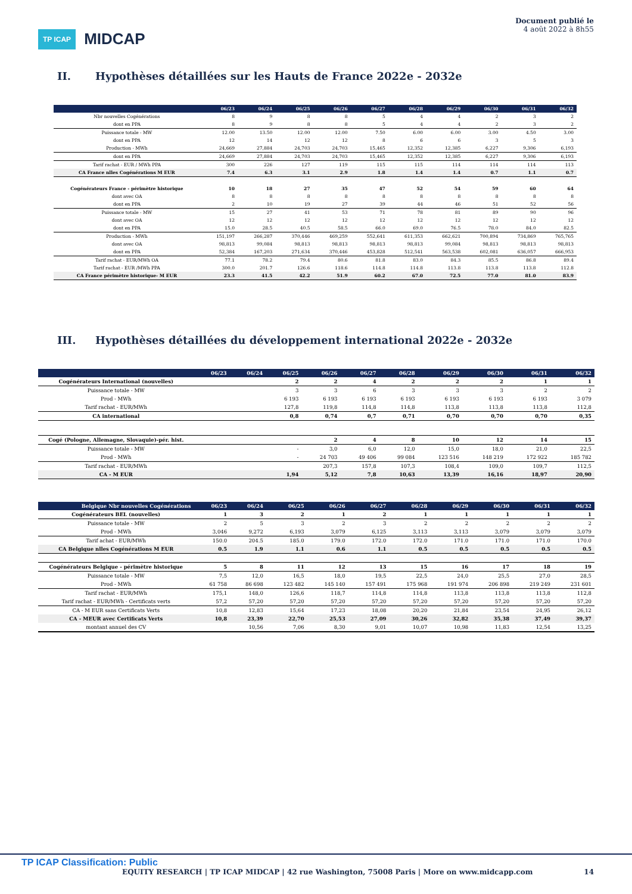TP ICAP MIDCAP
Document publié le
4 août 2022 à 8h55
II. Hypothèses détaillées sur les Hauts de France 2022e - 2032e
| | 06/23 | 06/24 | 06/25 | 06/26 | 06/27 | 06/28 | 06/29 | 06/30 | 06/31 | 06/32 |
| --- | --- | --- | --- | --- | --- | --- | --- | --- | --- | --- |
| Nbr nouvelles Cogénérations | 8 | 9 | 8 | 8 | 5 | 4 | 4 | 2 | 3 | 2 |
| dont en PPA | 8 | 9 | 8 | 8 | 5 | 4 | 4 | 2 | 3 | 2 |
| Puissance totale - MW | 12.00 | 13.50 | 12.00 | 12.00 | 7.50 | 6.00 | 6.00 | 3.00 | 4.50 | 3.00 |
| dont en PPA | 12 | 14 | 12 | 12 | 8 | 6 | 6 | 3 | 5 | 3 |
| Production - MWh | 24,669 | 27,884 | 24,703 | 24,703 | 15,465 | 12,352 | 12,385 | 6,227 | 9,306 | 6,193 |
| dont en PPA | 24,669 | 27,884 | 24,703 | 24,703 | 15,465 | 12,352 | 12,385 | 6,227 | 9,306 | 6,193 |
| Tarif rachat - EUR / MWh PPA | 300 | 226 | 127 | 119 | 115 | 115 | 114 | 114 | 114 | 113 |
| CA France nlles Cogénérations M EUR | 7.4 | 6.3 | 3.1 | 2.9 | 1.8 | 1.4 | 1.4 | 0.7 | 1.1 | 0.7 |
| Cogénérateurs France - périmètre historique | 10 | 18 | 27 | 35 | 47 | 52 | 54 | 59 | 60 | 64 |
| dont avec OA | 8 | 8 | 8 | 8 | 8 | 8 | 8 | 8 | 8 | 8 |
| dont en PPA | 2 | 10 | 19 | 27 | 39 | 44 | 46 | 51 | 52 | 56 |
| Puissance totale - MW | 15 | 27 | 41 | 53 | 71 | 78 | 81 | 89 | 90 | 96 |
| dont avec OA | 12 | 12 | 12 | 12 | 12 | 12 | 12 | 12 | 12 | 12 |
| dont en PPA | 15.0 | 28.5 | 40.5 | 58.5 | 66.0 | 69.0 | 76.5 | 78.0 | 84.0 | 82.5 |
| Production - MWh | 151,197 | 266,287 | 370,446 | 469,259 | 552,641 | 611,353 | 662,621 | 700,894 | 734,869 | 765,765 |
| dont avec OA | 98,813 | 99,084 | 98,813 | 98,813 | 98,813 | 98,813 | 99,084 | 98,813 | 98,813 | 98,813 |
| dont en PPA | 52,384 | 167,203 | 271,634 | 370,446 | 453,828 | 512,541 | 563,538 | 602,081 | 636,057 | 666,953 |
| Tarif rachat - EUR/MWh OA | 77.1 | 78.2 | 79.4 | 80.6 | 81.8 | 83.0 | 84.3 | 85.5 | 86.8 | 89.4 |
| Tarif rachat - EUR /MWh PPA | 300.0 | 201.7 | 126.6 | 118.6 | 114.8 | 114.8 | 113.8 | 113.8 | 113.8 | 112.8 |
| CA France périmètre historique- M EUR | 23.3 | 41.5 | 42.2 | 51.9 | 60.2 | 67.0 | 72.5 | 77.0 | 81.0 | 83.9 |
III. Hypothèses détaillées du développement international 2022e - 2032e
| | 06/23 | 06/24 | 06/25 | 06/26 | 06/27 | 06/28 | 06/29 | 06/30 | 06/31 | 06/32 |
| --- | --- | --- | --- | --- | --- | --- | --- | --- | --- | --- |
| Cogénérateurs International (nouvelles) | | | 2 | 2 | 4 | 2 | 2 | 2 | 1 | 1 |
| Puissance totale - MW | | | 3 | 3 | 6 | 3 | 3 | 3 | 2 | 2 |
| Prod - MWh | | | 6 193 | 6 193 | 6 193 | 6 193 | 6 193 | 6 193 | 6 193 | 3 079 |
| Tarif rachat - EUR/MWh | | | 127,8 | 119,8 | 114,8 | 114,8 | 113,8 | 113,8 | 113,8 | 112,8 |
| CA international | | | 0,8 | 0,74 | 0,7 | 0,71 | 0,70 | 0,70 | 0,70 | 0,35 |
| Cogé (Pologne, Allemagne, Slovaquie)-pér. hist. | | | | 2 | 4 | 8 | 10 | 12 | 14 | 15 |
| Puissance totale - MW | | | - | 3,0 | 6,0 | 12,0 | 15,0 | 18,0 | 21,0 | 22,5 |
| Prod - MWh | | | - | 24 703 | 49 406 | 99 084 | 123 516 | 148 219 | 172 922 | 185 782 |
| Tarif rachat - EUR/MWh | | | | 207,3 | 157,8 | 107,3 | 108,4 | 109,0 | 109,7 | 112,5 |
| CA - M EUR | | | 1,94 | 5,12 | 7,8 | 10,63 | 13,39 | 16,16 | 18,97 | 20,90 |
| Belgique Nbr nouvelles Cogénérations | 06/23 | 06/24 | 06/25 | 06/26 | 06/27 | 06/28 | 06/29 | 06/30 | 06/31 | 06/32 |
| --- | --- | --- | --- | --- | --- | --- | --- | --- | --- | --- |
| Cogénérateurs BEL (nouvelles) | 1 | 3 | 2 | 1 | 2 | 1 | 1 | 1 | 1 | 1 |
| Puissance totale - MW | 2 | 5 | 3 | 2 | 3 | 2 | 2 | 2 | 2 | 2 |
| Prod - MWh | 3,046 | 9,272 | 6,193 | 3,079 | 6,125 | 3,113 | 3,113 | 3,079 | 3,079 | 3,079 |
| Tarif achat - EUR/MWh | 150.0 | 204.5 | 185.0 | 179.0 | 172.0 | 172.0 | 171.0 | 171.0 | 171.0 | 170.0 |
| CA Belgique nlles Cogénérations M EUR | 0.5 | 1.9 | 1.1 | 0.6 | 1.1 | 0.5 | 0.5 | 0.5 | 0.5 | 0.5 |
| Cogénérateurs Belgique - périmètre historique | 5 | 8 | 11 | 12 | 13 | 15 | 16 | 17 | 18 | 19 |
| Puissance totale - MW | 7,5 | 12,0 | 16,5 | 18,0 | 19,5 | 22,5 | 24,0 | 25,5 | 27,0 | 28,5 |
| Prod - MWh | 61 758 | 86 698 | 123 482 | 145 140 | 157 491 | 175 968 | 191 974 | 206 898 | 219 249 | 231 601 |
| Tarif rachat - EUR/MWh | 175,1 | 148,0 | 126,6 | 118,7 | 114,8 | 114,8 | 113,8 | 113,8 | 113,8 | 112,8 |
| Tarif rachat - EUR/MWh - Certificats verts | 57,2 | 57,20 | 57,20 | 57,20 | 57,20 | 57,20 | 57,20 | 57,20 | 57,20 | 57,20 |
| CA - M EUR sans Certificats Verts | 10,8 | 12,83 | 15,64 | 17,23 | 18,08 | 20,20 | 21,84 | 23,54 | 24,95 | 26,12 |
| CA - MEUR avec Certificats Verts | 10,8 | 23,39 | 22,70 | 25,53 | 27,09 | 30,26 | 32,82 | 35,38 | 37,49 | 39,37 |
| montant annuel des CV | | 10,56 | 7,06 | 8,30 | 9,01 | 10,07 | 10,98 | 11,83 | 12,54 | 13,25 |
TP ICAP Classification: Public
EQUITY RESEARCH | TP ICAP MIDCAP | 42 rue Washington, 75008 Paris | More on www.midcapp.com 14